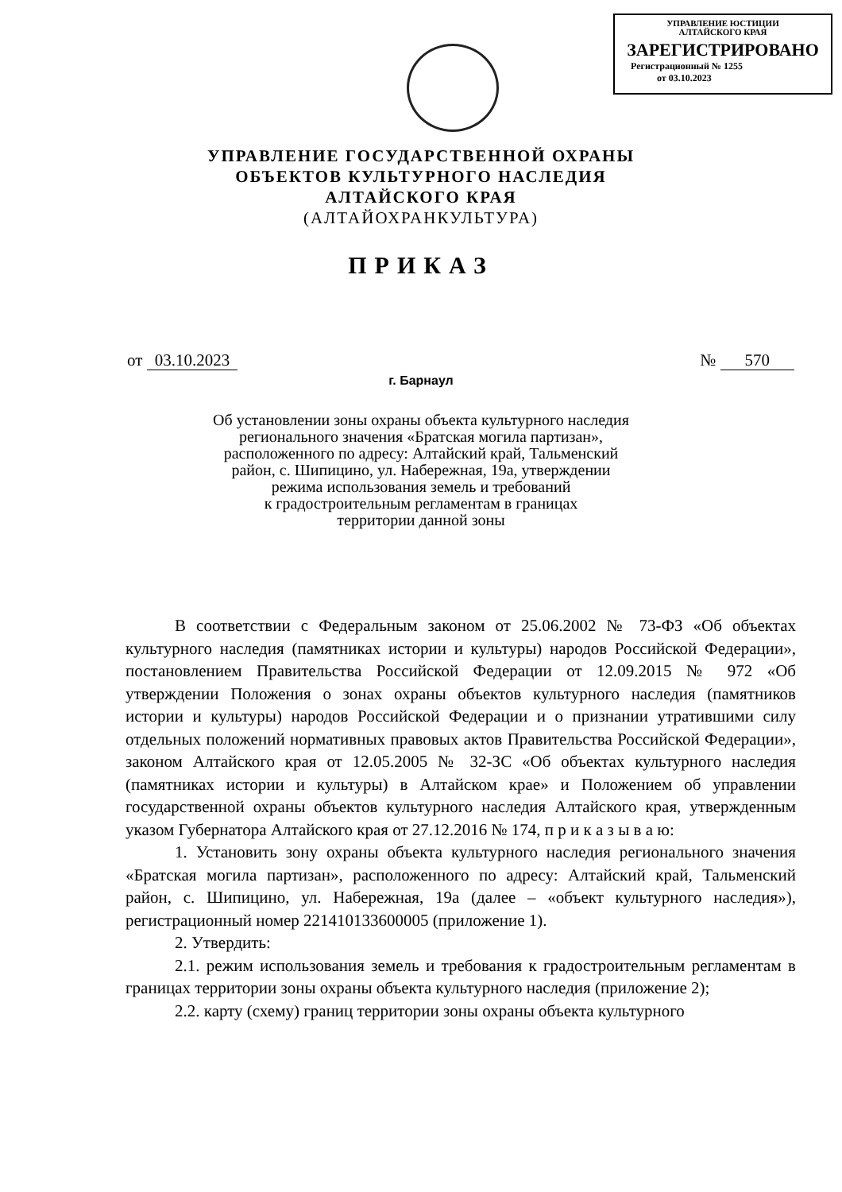УПРАВЛЕНИЕ ЮСТИЦИИ
АЛТАЙСКОГО КРАЯ
ЗАРЕГИСТРИРОВАНО
Регистрационный № 1255
от 03.10.2023
УПРАВЛЕНИЕ ГОСУДАРСТВЕННОЙ ОХРАНЫ
ОБЪЕКТОВ КУЛЬТУРНОГО НАСЛЕДИЯ
АЛТАЙСКОГО КРАЯ
(АЛТАЙОХРАНКУЛЬТУРА)
ПРИКАЗ
от 03.10.2023 № 570
г. Барнаул
Об установлении зоны охраны объекта культурного наследия
регионального значения «Братская могила партизан»,
расположенного по адресу: Алтайский край, Тальменский
район, с. Шипицино, ул. Набережная, 19а, утверждении
режима использования земель и требований
к градостроительным регламентам в границах
территории данной зоны
В соответствии с Федеральным законом от 25.06.2002 № 73-ФЗ «Об объектах культурного наследия (памятниках истории и культуры) народов Российской Федерации», постановлением Правительства Российской Федерации от 12.09.2015 № 972 «Об утверждении Положения о зонах охраны объектов культурного наследия (памятников истории и культуры) народов Российской Федерации и о признании утратившими силу отдельных положений нормативных правовых актов Правительства Российской Федерации», законом Алтайского края от 12.05.2005 № 32-ЗС «Об объектах культурного наследия (памятниках истории и культуры) в Алтайском крае» и Положением об управлении государственной охраны объектов культурного наследия Алтайского края, утвержденным указом Губернатора Алтайского края от 27.12.2016 № 174, п р и к а з ы в а ю:
1. Установить зону охраны объекта культурного наследия регионального значения «Братская могила партизан», расположенного по адресу: Алтайский край, Тальменский район, с. Шипицино, ул. Набережная, 19а (далее – «объект культурного наследия»), регистрационный номер 221410133600005 (приложение 1).
2. Утвердить:
2.1. режим использования земель и требования к градостроительным регламентам в границах территории зоны охраны объекта культурного наследия (приложение 2);
2.2. карту (схему) границ территории зоны охраны объекта культурного